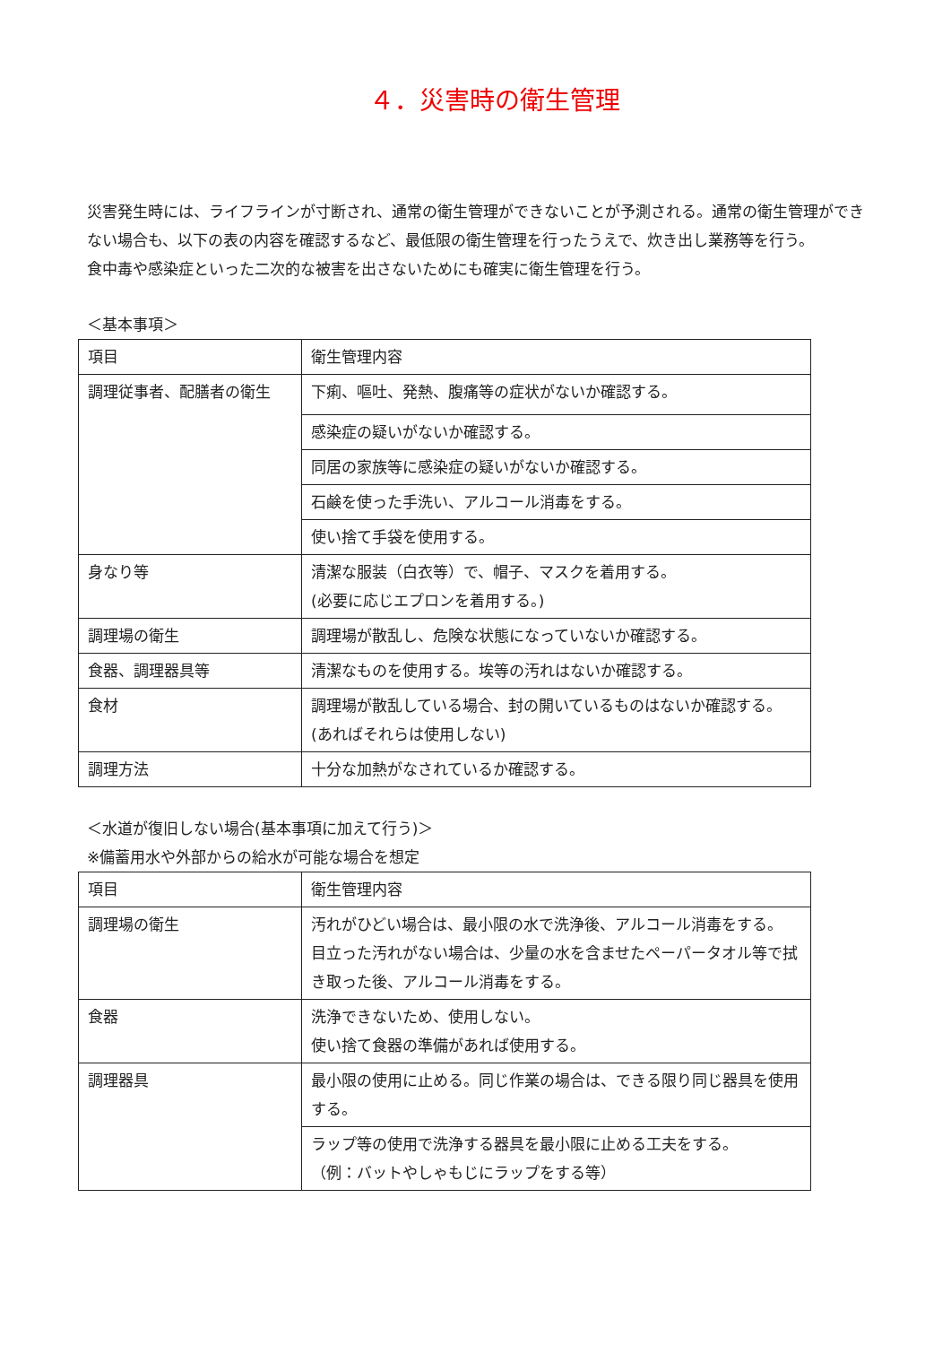４．災害時の衛生管理
災害発生時には、ライフラインが寸断され、通常の衛生管理ができないことが予測される。通常の衛生管理ができない場合も、以下の表の内容を確認するなど、最低限の衛生管理を行ったうえで、炊き出し業務等を行う。
食中毒や感染症といった二次的な被害を出さないためにも確実に衛生管理を行う。
＜基本事項＞
| 項目 | 衛生管理内容 |
| 調理従事者、配膳者の衛生 | 下痢、嘔吐、発熱、腹痛等の症状がないか確認する。 |
| | 感染症の疑いがないか確認する。 |
| | 同居の家族等に感染症の疑いがないか確認する。 |
| | 石鹸を使った手洗い、アルコール消毒をする。 |
| | 使い捨て手袋を使用する。 |
| 身なり等 | 清潔な服装（白衣等）で、帽子、マスクを着用する。 (必要に応じエプロンを着用する。) |
| 調理場の衛生 | 調理場が散乱し、危険な状態になっていないか確認する。 |
| 食器、調理器具等 | 清潔なものを使用する。埃等の汚れはないか確認する。 |
| 食材 | 調理場が散乱している場合、封の開いているものはないか確認する。(あればそれらは使用しない) |
| 調理方法 | 十分な加熱がなされているか確認する。 |
＜水道が復旧しない場合(基本事項に加えて行う)＞
※備蓄用水や外部からの給水が可能な場合を想定
| 項目 | 衛生管理内容 |
| 調理場の衛生 | 汚れがひどい場合は、最小限の水で洗浄後、アルコール消毒をする。 目立った汚れがない場合は、少量の水を含ませたペーパータオル等で拭き取った後、アルコール消毒をする。 |
| 食器 | 洗浄できないため、使用しない。 使い捨て食器の準備があれば使用する。 |
| 調理器具 | 最小限の使用に止める。同じ作業の場合は、できる限り同じ器具を使用する。 |
| | ラップ等の使用で洗浄する器具を最小限に止める工夫をする。 （例：バットやしゃもじにラップをする等） |